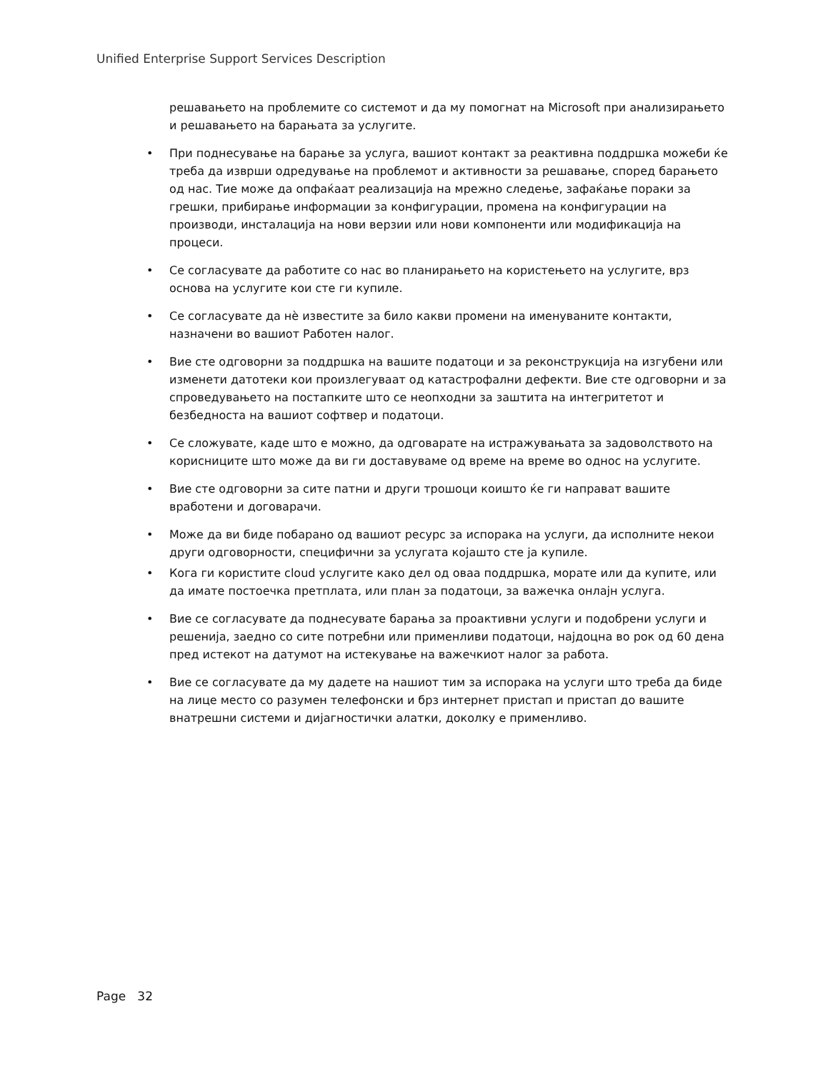Unified Enterprise Support Services Description
решавањето на проблемите со системот и да му помогнат на Microsoft при анализирањето и решавањето на барањата за услугите.
• При поднесување на барање за услуга, вашиот контакт за реактивна поддршка можеби ќе треба да изврши одредување на проблемот и активности за решавање, според барањето од нас. Тие може да опфаќаат реализација на мрежно следење, зафаќање пораки за грешки, прибирање информации за конфигурации, промена на конфигурации на производи, инсталација на нови верзии или нови компоненти или модификација на процеси.
• Се согласувате да работите со нас во планирањето на користењето на услугите, врз основа на услугите кои сте ги купиле.
• Се согласувате да нѐ известите за било какви промени на именуваните контакти, назначени во вашиот Работен налог.
• Вие сте одговорни за поддршка на вашите податоци и за реконструкција на изгубени или изменети датотеки кои произлегуваат од катастрофални дефекти. Вие сте одговорни и за спроведувањето на постапките што се неопходни за заштита на интегритетот и безбедноста на вашиот софтвер и податоци.
• Се сложувате, каде што е можно, да одговарате на истражувањата за задоволството на корисниците што може да ви ги доставуваме од време на време во однос на услугите.
• Вие сте одговорни за сите патни и други трошоци коишто ќе ги направат вашите вработени и договарачи.
• Може да ви биде побарано од вашиот ресурс за испорака на услуги, да исполните некои други одговорности, специфични за услугата којашто сте ја купиле.
• Кога ги користите cloud услугите како дел од оваа поддршка, морате или да купите, или да имате постоечка претплата, или план за податоци, за важечка онлајн услуга.
• Вие се согласувате да поднесувате барања за проактивни услуги и подобрени услуги и решенија, заедно со сите потребни или применливи податоци, најдоцна во рок од 60 дена пред истекот на датумот на истекување на важечкиот налог за работа.
• Вие се согласувате да му дадете на нашиот тим за испорака на услуги што треба да биде на лице место со разумен телефонски и брз интернет пристап и пристап до вашите внатрешни системи и дијагностички алатки, доколку е применливо.
Page 32